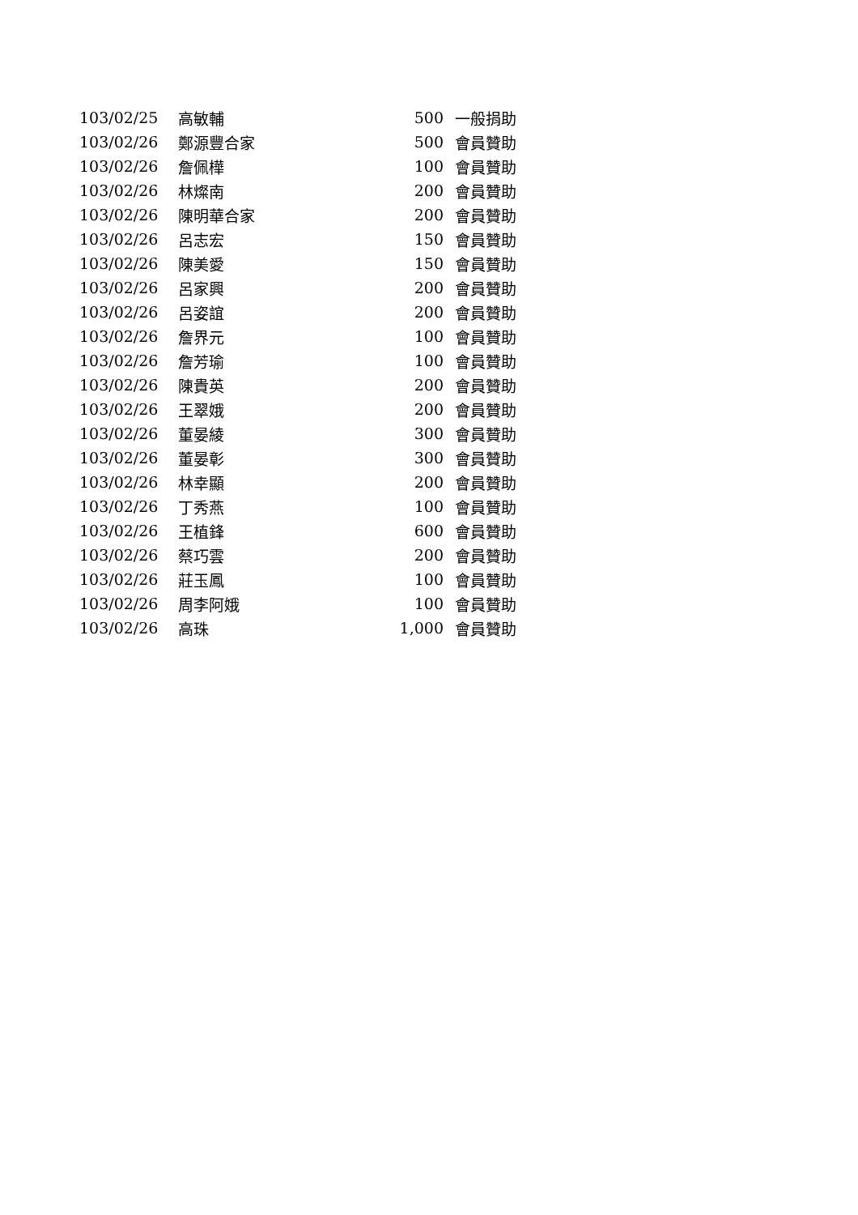| 103/02/25 | 高敏輔 | 500 | 一般捐助 |
| 103/02/26 | 鄭源豐合家 | 500 | 會員贊助 |
| 103/02/26 | 詹佩樺 | 100 | 會員贊助 |
| 103/02/26 | 林燦南 | 200 | 會員贊助 |
| 103/02/26 | 陳明華合家 | 200 | 會員贊助 |
| 103/02/26 | 呂志宏 | 150 | 會員贊助 |
| 103/02/26 | 陳美愛 | 150 | 會員贊助 |
| 103/02/26 | 呂家興 | 200 | 會員贊助 |
| 103/02/26 | 呂姿誼 | 200 | 會員贊助 |
| 103/02/26 | 詹界元 | 100 | 會員贊助 |
| 103/02/26 | 詹芳瑜 | 100 | 會員贊助 |
| 103/02/26 | 陳貴英 | 200 | 會員贊助 |
| 103/02/26 | 王翠娥 | 200 | 會員贊助 |
| 103/02/26 | 董晏綾 | 300 | 會員贊助 |
| 103/02/26 | 董晏彰 | 300 | 會員贊助 |
| 103/02/26 | 林幸顯 | 200 | 會員贊助 |
| 103/02/26 | 丁秀燕 | 100 | 會員贊助 |
| 103/02/26 | 王植鋒 | 600 | 會員贊助 |
| 103/02/26 | 蔡巧雲 | 200 | 會員贊助 |
| 103/02/26 | 莊玉鳳 | 100 | 會員贊助 |
| 103/02/26 | 周李阿娥 | 100 | 會員贊助 |
| 103/02/26 | 高珠 | 1,000 | 會員贊助 |